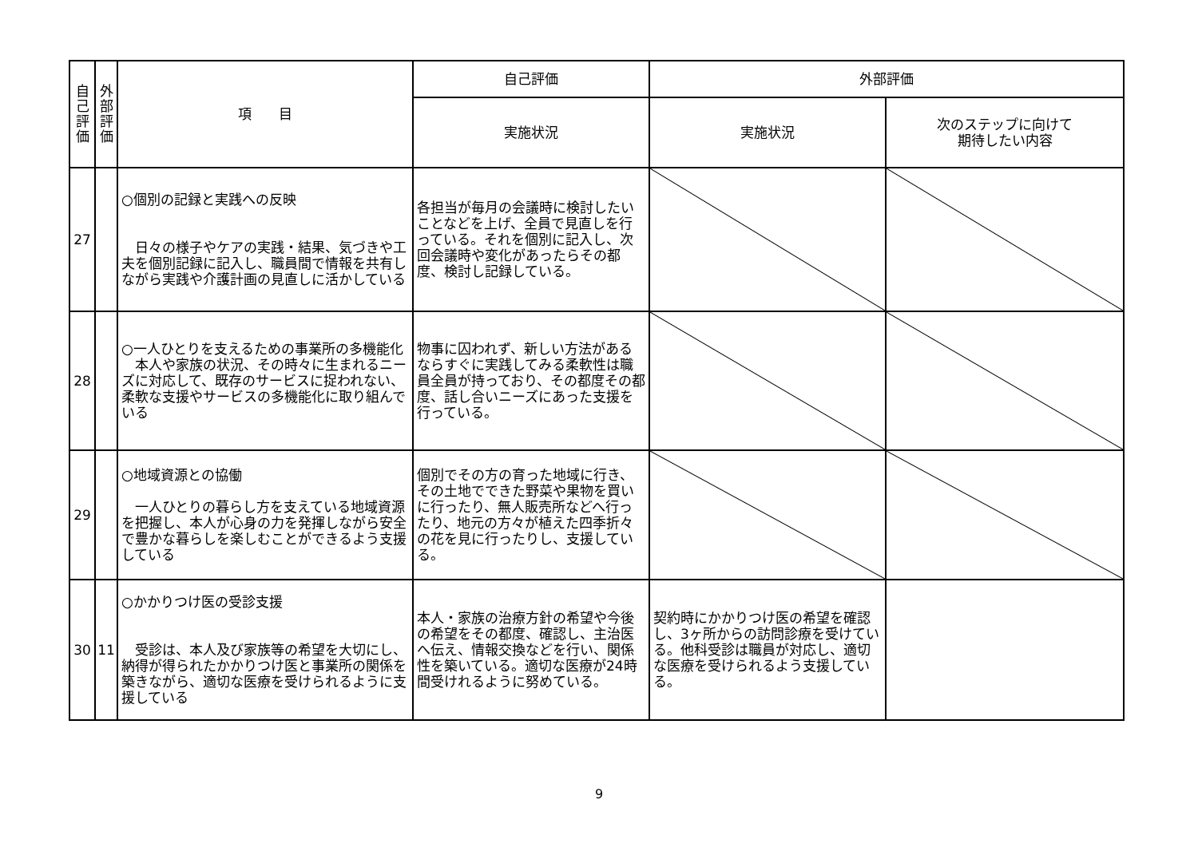| 自 己 評 価 | 外 部 評 価 | 項 目 | 自己評価 | 外部評価 | |
| --- | --- | --- | --- | --- | --- |
| | | | 実施状況 | 実施状況 | 次のステップに向けて 期待したい内容 |
| 27 | | ○個別の記録と実践への反映 日々の様子やケアの実践・結果、気づきや工夫を個別記録に記入し、職員間で情報を共有しながら実践や介護計画の見直しに活かしている | 各担当が毎月の会議時に検討したいことなどを上げ、全員で見直しを行っている。それを個別に記入し、次回会議時や変化があったらその都度、検討し記録している。 | | |
| 28 | | ○一人ひとりを支えるための事業所の多機能化 本人や家族の状況、その時々に生まれるニーズに対応して、既存のサービスに捉われない、柔軟な支援やサービスの多機能化に取り組んでいる | 物事に囚われず、新しい方法があるならすぐに実践してみる柔軟性は職員全員が持っており、その都度その都度、話し合いニーズにあった支援を行っている。 | | |
| 29 | | ○地域資源との協働 一人ひとりの暮らし方を支えている地域資源を把握し、本人が心身の力を発揮しながら安全で豊かな暮らしを楽しむことができるよう支援している | 個別でその方の育った地域に行き、その土地でできた野菜や果物を買いに行ったり、無人販売所などへ行ったり、地元の方々が植えた四季折々の花を見に行ったりし、支援している。 | | |
| 30 | 11 | ○かかりつけ医の受診支援 受診は、本人及び家族等の希望を大切にし、納得が得られたかかりつけ医と事業所の関係を築きながら、適切な医療を受けられるように支援している | 本人・家族の治療方針の希望や今後の希望をその都度、確認し、主治医へ伝え、情報交換などを行い、関係性を築いている。適切な医療が24時間受けれるように努めている。 | 契約時にかかりつけ医の希望を確認し、3ヶ所からの訪問診療を受けている。他科受診は職員が対応し、適切な医療を受けられるよう支援している。 | |
9